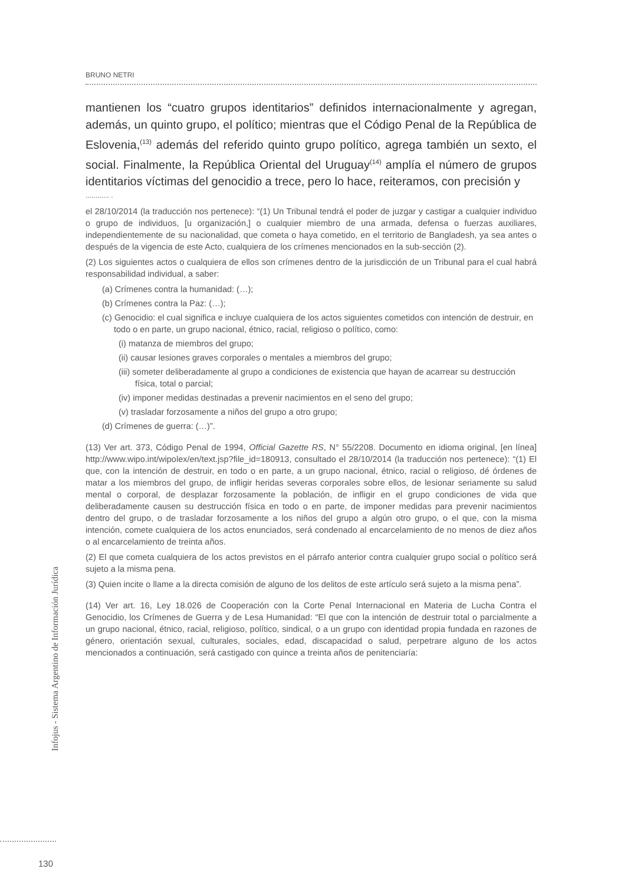BRUNO NETRI
mantienen los “cuatro grupos identitarios” definidos internacionalmente y agregan, además, un quinto grupo, el político; mientras que el Código Penal de la República de Eslovenia,<sup>(13)</sup> además del referido quinto grupo político, agrega también un sexto, el social. Finalmente, la República Oriental del Uruguay<sup>(14)</sup> amplía el número de grupos identitarios víctimas del genocidio a trece, pero lo hace, reiteramos, con precisión y
............ .
el 28/10/2014 (la traducción nos pertenece): “(1) Un Tribunal tendrá el poder de juzgar y castigar a cualquier individuo o grupo de individuos, [u organización,] o cualquier miembro de una armada, defensa o fuerzas auxiliares, independientemente de su nacionalidad, que cometa o haya cometido, en el territorio de Bangladesh, ya sea antes o después de la vigencia de este Acto, cualquiera de los crímenes mencionados en la sub-sección (2).
(2) Los siguientes actos o cualquiera de ellos son crímenes dentro de la jurisdicción de un Tribunal para el cual habrá responsabilidad individual, a saber:
(a) Crímenes contra la humanidad: (…);
(b) Crímenes contra la Paz: (…);
(c) Genocidio: el cual significa e incluye cualquiera de los actos siguientes cometidos con intención de destruir, en todo o en parte, un grupo nacional, étnico, racial, religioso o político, como:
(i) matanza de miembros del grupo;
(ii) causar lesiones graves corporales o mentales a miembros del grupo;
(iii) someter deliberadamente al grupo a condiciones de existencia que hayan de acarrear su destrucción física, total o parcial;
(iv) imponer medidas destinadas a prevenir nacimientos en el seno del grupo;
(v) trasladar forzosamente a niños del grupo a otro grupo;
(d) Crímenes de guerra: (…)”.
(13) Ver art. 373, Código Penal de 1994, Official Gazette RS, N° 55/2208. Documento en idioma original, [en línea] http://www.wipo.int/wipolex/en/text.jsp?file_id=180913, consultado el 28/10/2014 (la traducción nos pertenece): “(1) El que, con la intención de destruir, en todo o en parte, a un grupo nacional, étnico, racial o religioso, dé órdenes de matar a los miembros del grupo, de infligir heridas severas corporales sobre ellos, de lesionar seriamente su salud mental o corporal, de desplazar forzosamente la población, de infligir en el grupo condiciones de vida que deliberadamente causen su destrucción física en todo o en parte, de imponer medidas para prevenir nacimientos dentro del grupo, o de trasladar forzosamente a los niños del grupo a algún otro grupo, o el que, con la misma intención, comete cualquiera de los actos enunciados, será condenado al encarcelamiento de no menos de diez años o al encarcelamiento de treinta años.
(2) El que cometa cualquiera de los actos previstos en el párrafo anterior contra cualquier grupo social o político será sujeto a la misma pena.
(3) Quien incite o llame a la directa comisión de alguno de los delitos de este artículo será sujeto a la misma pena”.
(14) Ver art. 16, Ley 18.026 de Cooperación con la Corte Penal Internacional en Materia de Lucha Contra el Genocidio, los Crímenes de Guerra y de Lesa Humanidad: “El que con la intención de destruir total o parcialmente a un grupo nacional, étnico, racial, religioso, político, sindical, o a un grupo con identidad propia fundada en razones de género, orientación sexual, culturales, sociales, edad, discapacidad o salud, perpetrare alguno de los actos mencionados a continuación, será castigado con quince a treinta años de penitenciaría:
Infojus - Sistema Argentino de Información Jurídica
130